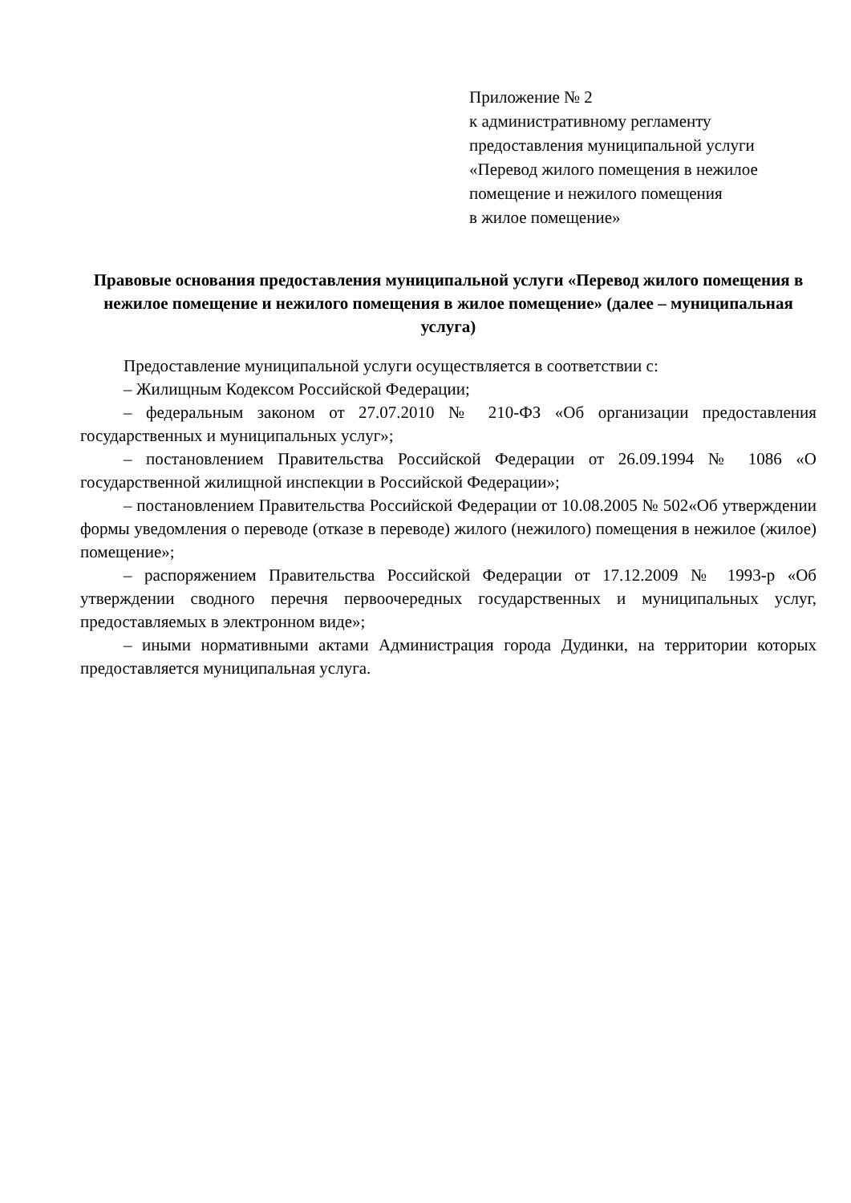Приложение № 2
к административному регламенту
предоставления муниципальной услуги
«Перевод жилого помещения в нежилое
помещение и нежилого помещения
в жилое помещение»
Правовые основания предоставления муниципальной услуги «Перевод жилого помещения в нежилое помещение и нежилого помещения в жилое помещение» (далее – муниципальная услуга)
Предоставление муниципальной услуги осуществляется в соответствии с:
– Жилищным Кодексом Российской Федерации;
– федеральным законом от 27.07.2010 № 210-ФЗ «Об организации предоставления государственных и муниципальных услуг»;
– постановлением Правительства Российской Федерации от 26.09.1994 № 1086 «О государственной жилищной инспекции в Российской Федерации»;
– постановлением Правительства Российской Федерации от 10.08.2005 № 502«Об утверждении формы уведомления о переводе (отказе в переводе) жилого (нежилого) помещения в нежилое (жилое) помещение»;
– распоряжением Правительства Российской Федерации от 17.12.2009 № 1993-р «Об утверждении сводного перечня первоочередных государственных и муниципальных услуг, предоставляемых в электронном виде»;
– иными нормативными актами Администрация города Дудинки, на территории которых предоставляется муниципальная услуга.